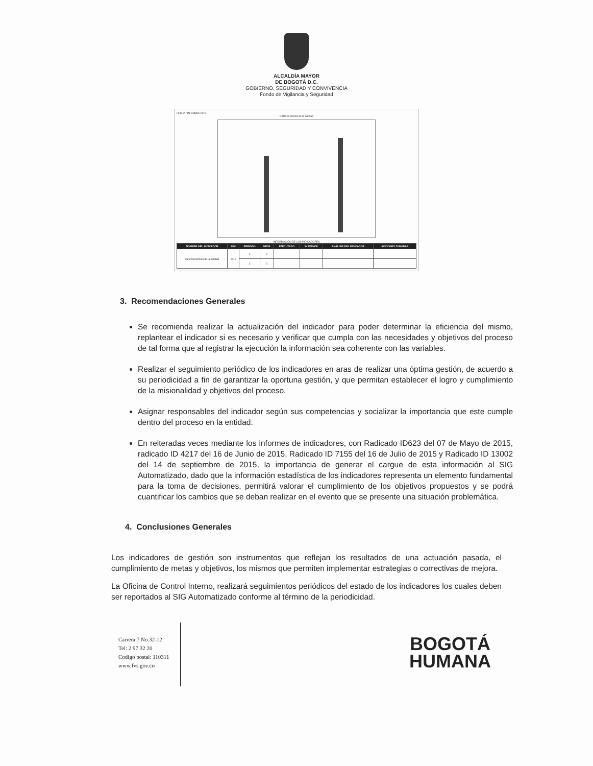ALCALDÍA MAYOR
DE BOGOTÁ D.C.
GOBIERNO, SEGURIDAD Y CONVIVENCIA
Fondo de Vigilancia y Seguridad
FECHA FIN Octubre 2015
Defensa técnica de la entidad
INFORMACIÓN DE LOS INDICADORES
| NOMBRE DEL INDICADOR | AÑO | PERIODO | META | EJECUTADO | % AVANCE | ANÁLISIS DEL INDICADOR | ACCIONES TOMADAS |
| --- | --- | --- | --- | --- | --- | --- | --- |
| Defensa técnica de la entidad | 2015 | 1 | 1 | | | | |
| | | 2 | 1 | | | | |
3. Recomendaciones Generales
Se recomienda realizar la actualización del indicador para poder determinar la eficiencia del mismo, replantear el indicador si es necesario y verificar que cumpla con las necesidades y objetivos del proceso de tal forma que al registrar la ejecución la información sea coherente con las variables.
Realizar el seguimiento periódico de los indicadores en aras de realizar una óptima gestión, de acuerdo a su periodicidad a fin de garantizar la oportuna gestión, y que permitan establecer el logro y cumplimiento de la misionalidad y objetivos del proceso.
Asignar responsables del indicador según sus competencias y socializar la importancia que este cumple dentro del proceso en la entidad.
En reiteradas veces mediante los informes de indicadores, con Radicado ID623 del 07 de Mayo de 2015, radicado ID 4217 del 16 de Junio de 2015, Radicado ID 7155 del 16 de Julio de 2015 y Radicado ID 13002 del 14 de septiembre de 2015, la importancia de generar el cargue de esta información al SIG Automatizado, dado que la información estadística de los indicadores representa un elemento fundamental para la toma de decisiones, permitirá valorar el cumplimiento de los objetivos propuestos y se podrá cuantificar los cambios que se deban realizar en el evento que se presente una situación problemática.
4. Conclusiones Generales
Los indicadores de gestión son instrumentos que reflejan los resultados de una actuación pasada, el cumplimiento de metas y objetivos, los mismos que permiten implementar estrategias o correctivas de mejora.
La Oficina de Control Interno, realizará seguimientos periódicos del estado de los indicadores los cuales deben ser reportados al SIG Automatizado conforme al término de la periodicidad.
Carrera 7 No.32-12
Tel: 2 97 32 20
Codigo postal: 110311
www.fvs.gov.co
BOGOTÁ
HUMANA